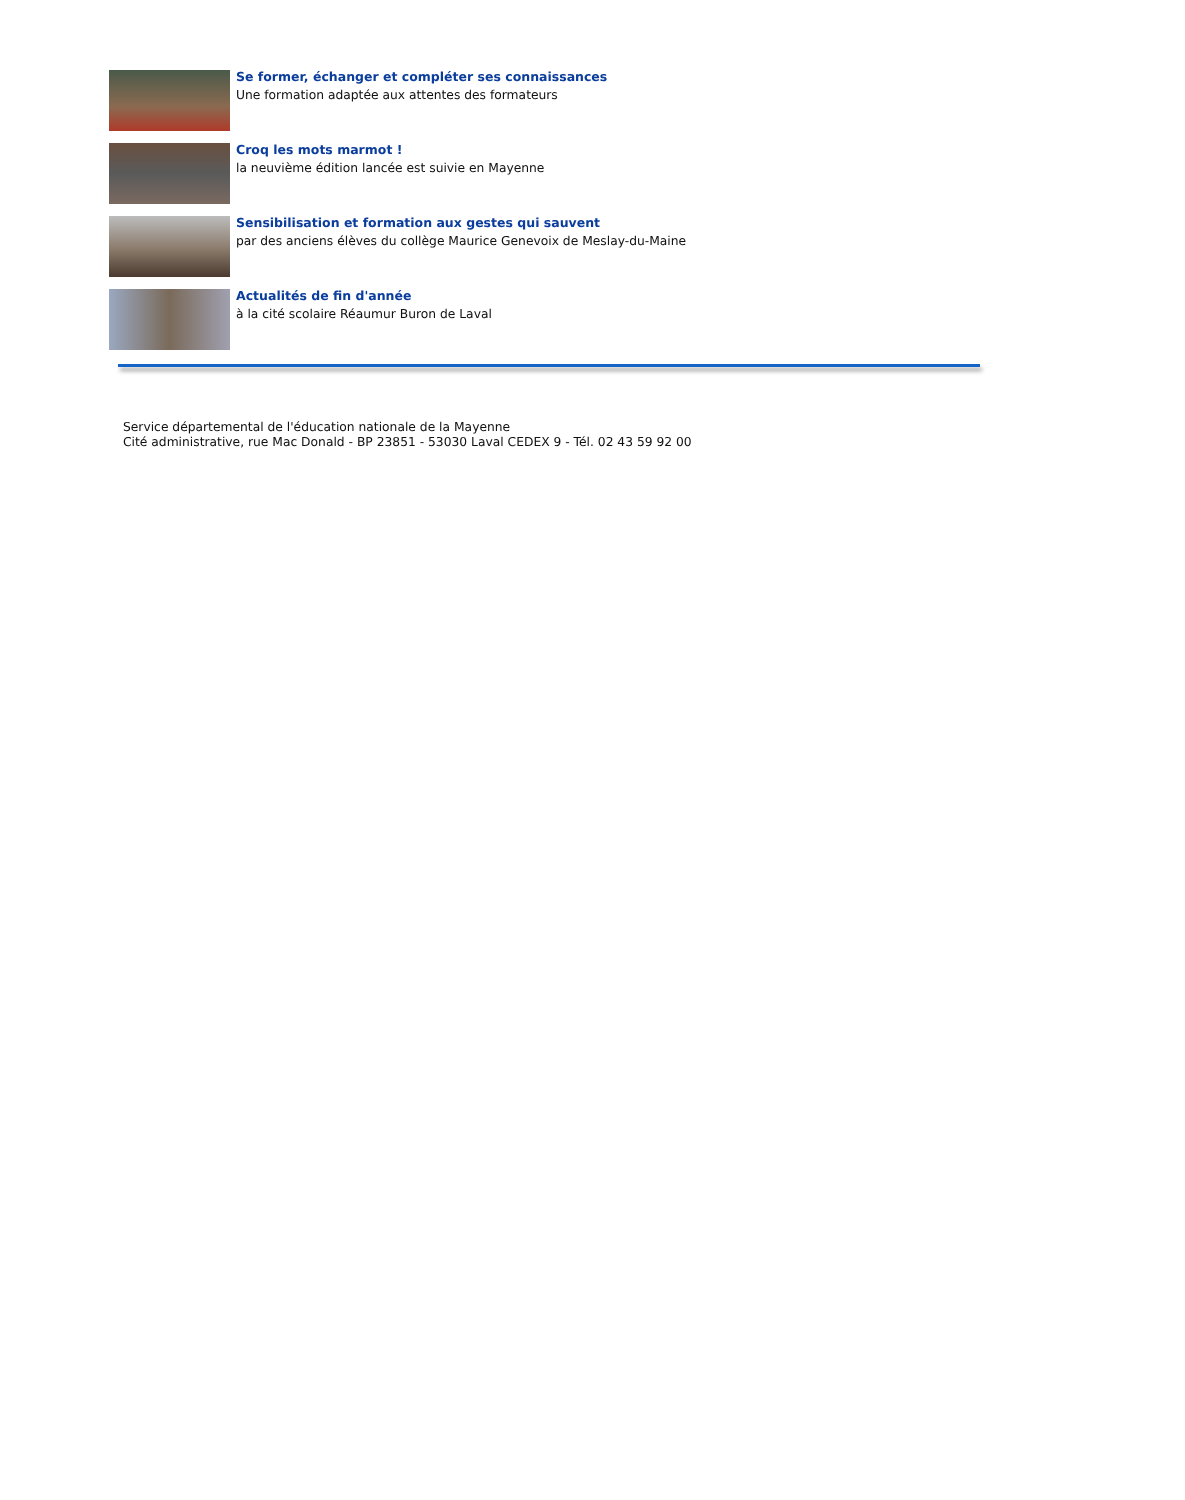Se former, échanger et compléter ses connaissances
Une formation adaptée aux attentes des formateurs
Croq les mots marmot !
la neuvième édition lancée est suivie en Mayenne
Sensibilisation et formation aux gestes qui sauvent
par des anciens élèves du collège Maurice Genevoix de Meslay-du-Maine
Actualités de fin d'année
à la cité scolaire Réaumur Buron de Laval
Service départemental de l'éducation nationale de la Mayenne
Cité administrative, rue Mac Donald - BP 23851 - 53030 Laval CEDEX 9 - Tél. 02 43 59 92 00